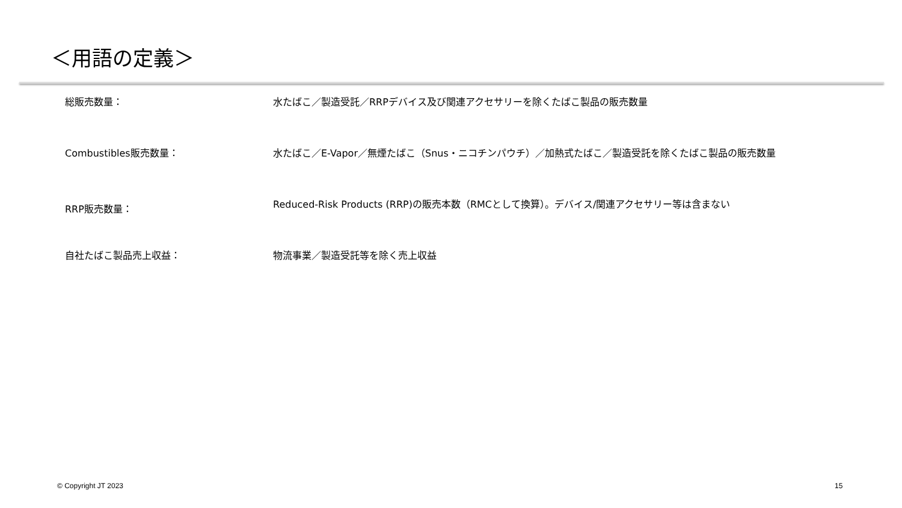＜用語の定義＞
総販売数量： 水たばこ／製造受託／RRPデバイス及び関連アクセサリーを除くたばこ製品の販売数量
Combustibles販売数量： 水たばこ／E-Vapor／無煙たばこ（Snus・ニコチンパウチ）／加熱式たばこ／製造受託を除くたばこ製品の販売数量
RRP販売数量：
Reduced-Risk Products (RRP)の販売本数（RMCとして換算）。デバイス/関連アクセサリー等は含まない
自社たばこ製品売上収益： 物流事業／製造受託等を除く売上収益
© Copyright JT 2023 15